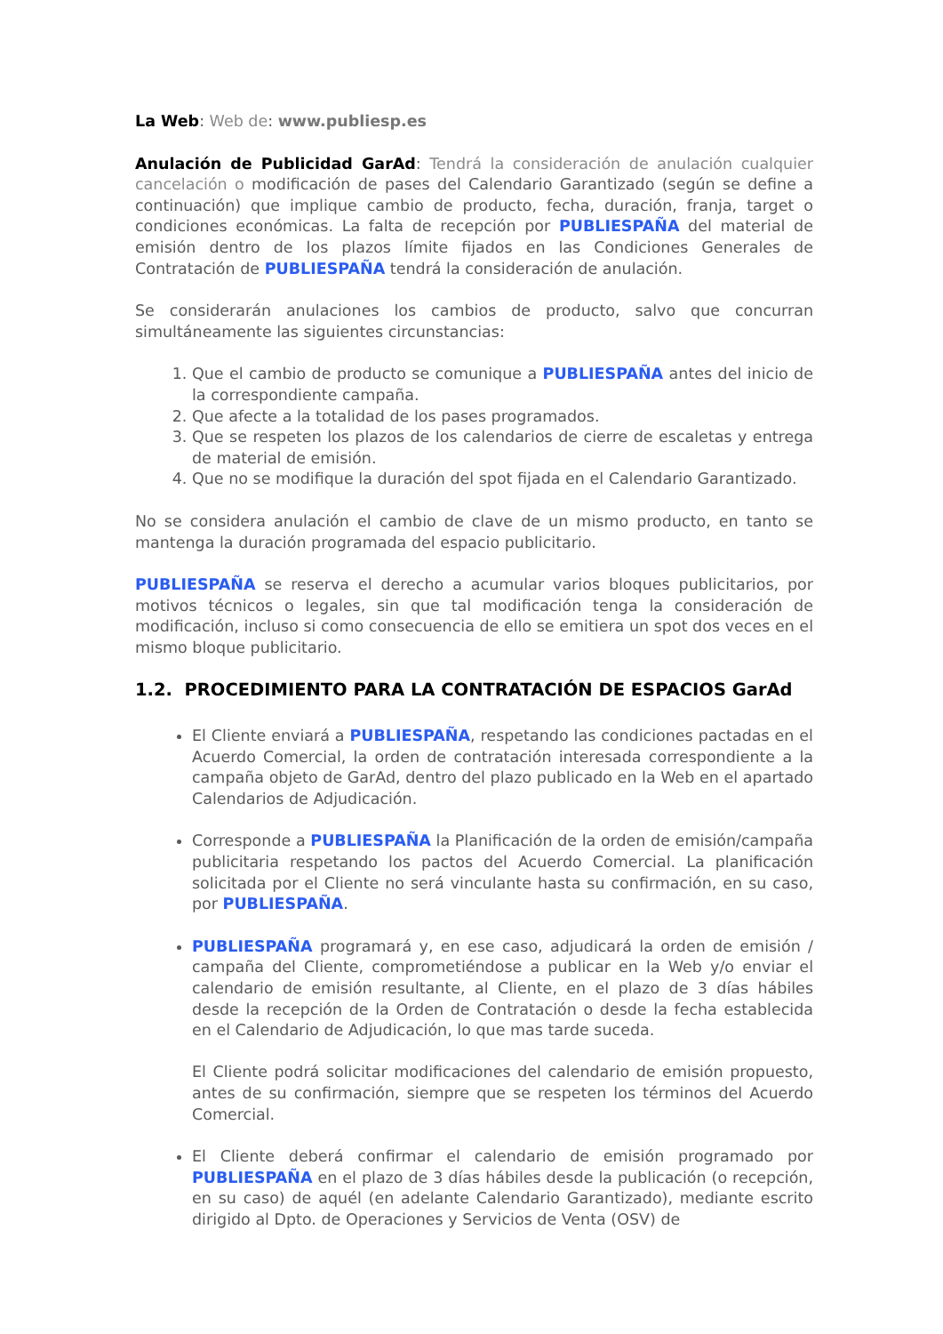La Web: Web de: www.publiesp.es
Anulación de Publicidad GarAd: Tendrá la consideración de anulación cualquier cancelación o modificación de pases del Calendario Garantizado (según se define a continuación) que implique cambio de producto, fecha, duración, franja, target o condiciones económicas. La falta de recepción por PUBLIESPAÑA del material de emisión dentro de los plazos límite fijados en las Condiciones Generales de Contratación de PUBLIESPAÑA tendrá la consideración de anulación.
Se considerarán anulaciones los cambios de producto, salvo que concurran simultáneamente las siguientes circunstancias:
1. Que el cambio de producto se comunique a PUBLIESPAÑA antes del inicio de la correspondiente campaña.
2. Que afecte a la totalidad de los pases programados.
3. Que se respeten los plazos de los calendarios de cierre de escaletas y entrega de material de emisión.
4. Que no se modifique la duración del spot fijada en el Calendario Garantizado.
No se considera anulación el cambio de clave de un mismo producto, en tanto se mantenga la duración programada del espacio publicitario.
PUBLIESPAÑA se reserva el derecho a acumular varios bloques publicitarios, por motivos técnicos o legales, sin que tal modificación tenga la consideración de modificación, incluso si como consecuencia de ello se emitiera un spot dos veces en el mismo bloque publicitario.
1.2. PROCEDIMIENTO PARA LA CONTRATACIÓN DE ESPACIOS GarAd
El Cliente enviará a PUBLIESPAÑA, respetando las condiciones pactadas en el Acuerdo Comercial, la orden de contratación interesada correspondiente a la campaña objeto de GarAd, dentro del plazo publicado en la Web en el apartado Calendarios de Adjudicación.
Corresponde a PUBLIESPAÑA la Planificación de la orden de emisión/campaña publicitaria respetando los pactos del Acuerdo Comercial. La planificación solicitada por el Cliente no será vinculante hasta su confirmación, en su caso, por PUBLIESPAÑA.
PUBLIESPAÑA programará y, en ese caso, adjudicará la orden de emisión / campaña del Cliente, comprometiéndose a publicar en la Web y/o enviar el calendario de emisión resultante, al Cliente, en el plazo de 3 días hábiles desde la recepción de la Orden de Contratación o desde la fecha establecida en el Calendario de Adjudicación, lo que mas tarde suceda.
El Cliente podrá solicitar modificaciones del calendario de emisión propuesto, antes de su confirmación, siempre que se respeten los términos del Acuerdo Comercial.
El Cliente deberá confirmar el calendario de emisión programado por PUBLIESPAÑA en el plazo de 3 días hábiles desde la publicación (o recepción, en su caso) de aquél (en adelante Calendario Garantizado), mediante escrito dirigido al Dpto. de Operaciones y Servicios de Venta (OSV) de